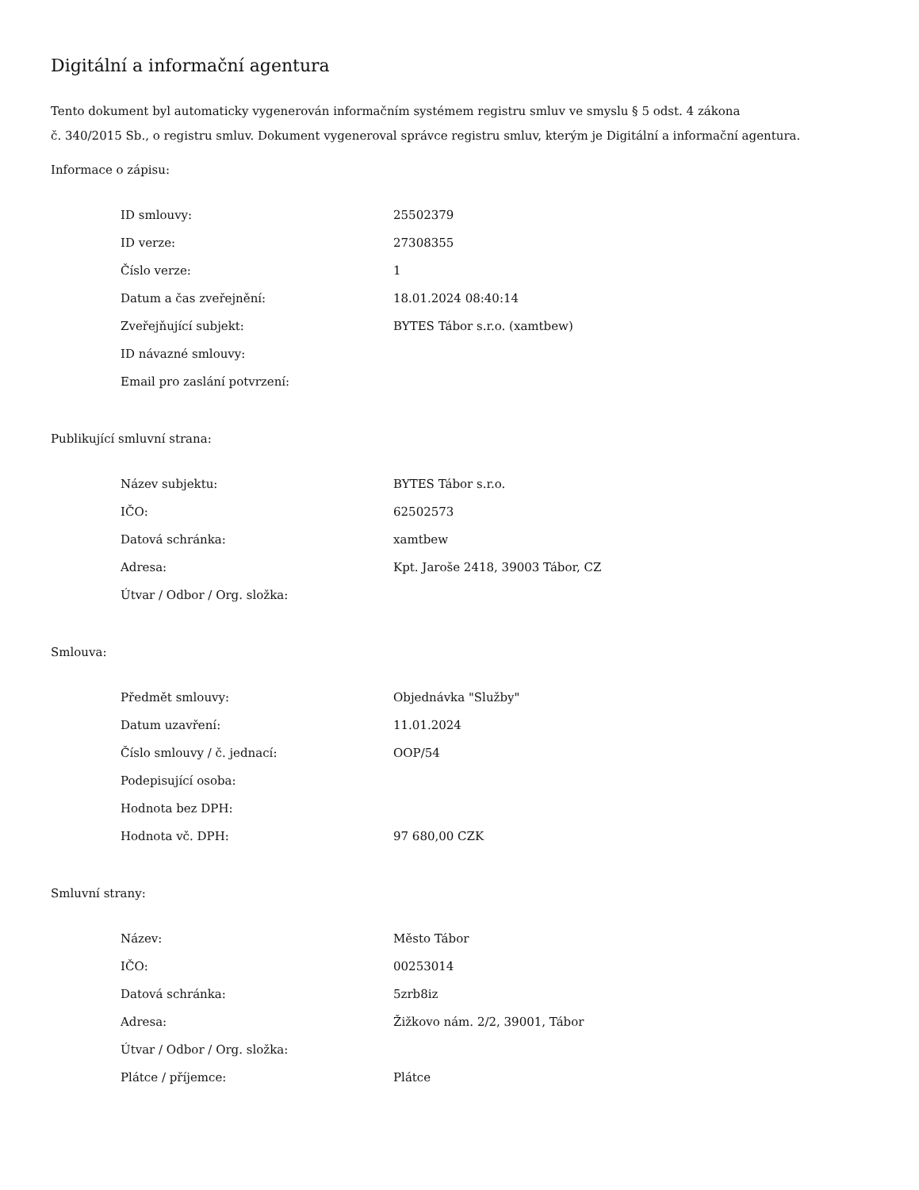Digitální a informační agentura
Tento dokument byl automaticky vygenerován informačním systémem registru smluv ve smyslu § 5 odst. 4 zákona
č. 340/2015 Sb., o registru smluv. Dokument vygeneroval správce registru smluv, kterým je Digitální a informační agentura.
Informace o zápisu:
| ID smlouvy: | 25502379 |
| ID verze: | 27308355 |
| Číslo verze: | 1 |
| Datum a čas zveřejnění: | 18.01.2024 08:40:14 |
| Zveřejňující subjekt: | BYTES Tábor s.r.o. (xamtbew) |
| ID návazné smlouvy: | |
| Email pro zaslání potvrzení: | |
Publikující smluvní strana:
| Název subjektu: | BYTES Tábor s.r.o. |
| IČO: | 62502573 |
| Datová schránka: | xamtbew |
| Adresa: | Kpt. Jaroše 2418, 39003 Tábor, CZ |
| Útvar / Odbor / Org. složka: | |
Smlouva:
| Předmět smlouvy: | Objednávka "Služby" |
| Datum uzavření: | 11.01.2024 |
| Číslo smlouvy / č. jednací: | OOP/54 |
| Podepisující osoba: | |
| Hodnota bez DPH: | |
| Hodnota vč. DPH: | 97 680,00 CZK |
Smluvní strany:
| Název: | Město Tábor |
| IČO: | 00253014 |
| Datová schránka: | 5zrb8iz |
| Adresa: | Žižkovo nám. 2/2, 39001, Tábor |
| Útvar / Odbor / Org. složka: | |
| Plátce / příjemce: | Plátce |